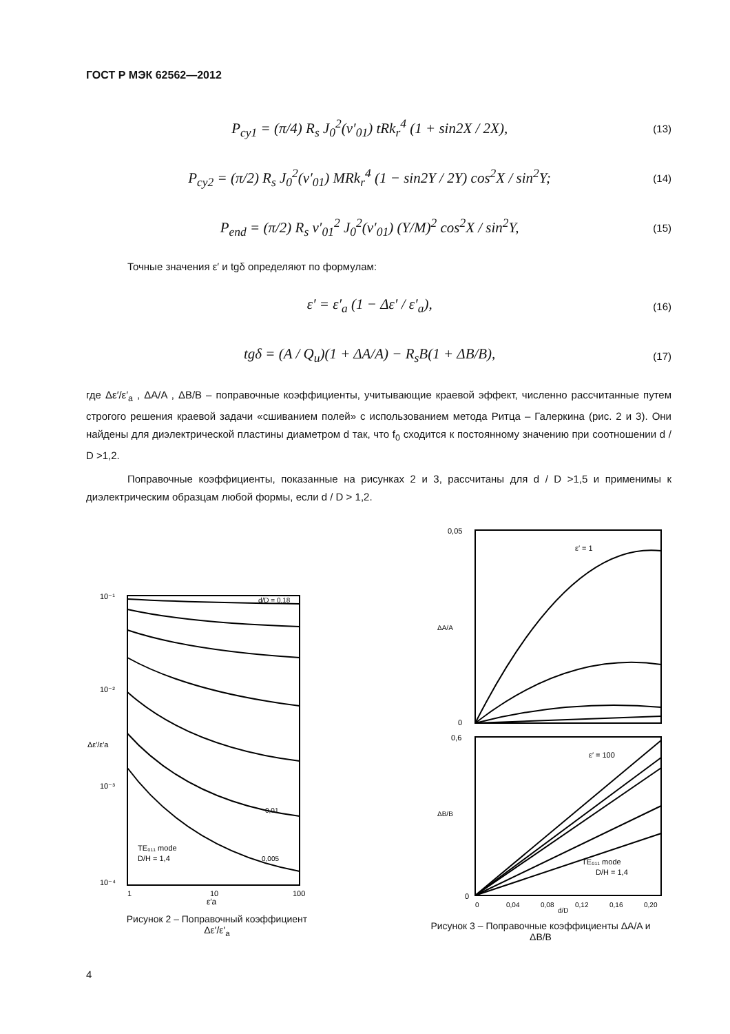ГОСТ Р МЭК 62562—2012
P<sub>cy1</sub> = (π/4) R<sub>s</sub> J<sub>0</sub><sup>2</sup>(ν′<sub>01</sub>) tRk<sub>r</sub><sup>4</sup> (1 + sin2X / 2X),
(13)
P<sub>cy2</sub> = (π/2) R<sub>s</sub> J<sub>0</sub><sup>2</sup>(ν′<sub>01</sub>) MRk<sub>r</sub><sup>4</sup> (1 − sin2Y / 2Y) cos<sup>2</sup>X / sin<sup>2</sup>Y;
(14)
P<sub>end</sub> = (π/2) R<sub>s</sub> ν′<sub>01</sub><sup>2</sup> J<sub>0</sub><sup>2</sup>(ν′<sub>01</sub>) (Y/M)<sup>2</sup> cos<sup>2</sup>X / sin<sup>2</sup>Y,
(15)
Точные значения ε′ и tgδ определяют по формулам:
ε′ = ε′<sub>a</sub> (1 − Δε′ / ε′<sub>a</sub>),
(16)
tgδ = (A / Q<sub>u</sub>)(1 + ΔA/A) − R<sub>s</sub>B(1 + ΔB/B),
(17)
где Δε′/ε′<sub>a</sub> , ΔA/A , ΔB/B – поправочные коэффициенты, учитывающие краевой эффект, численно рассчитанные путем строгого решения краевой задачи «сшиванием полей» с использованием метода Ритца – Галеркина (рис. 2 и 3). Они найдены для диэлектрической пластины диаметром d так, что f<sub>0</sub> сходится к постоянному значению при соотношении d / D >1,2.
Поправочные коэффициенты, показанные на рисунках 2 и 3, рассчитаны для d / D >1,5 и применимы к диэлектрическим образцам любой формы, если d / D > 1,2.
10⁻¹
10⁻²
10⁻³
10⁻⁴
1
10
100
TE₀₁₁ mode
D/H = 1,4
ε′a
Δε′/ε′a
d/D = 0,18
0,01
0,005
Рисунок 2 – Поправочный коэффициент
Δε′/ε′<sub>a</sub>
0,05
0
0,6
0
ε′ = 1
ε′ = 100
TE₀₁₁ mode
D/H = 1,4
0
0,04
0,08
0,12
0,16
0,20
d/D
ΔA/A
ΔB/B
Рисунок 3 – Поправочные коэффициенты ΔA/A и
ΔB/B
4